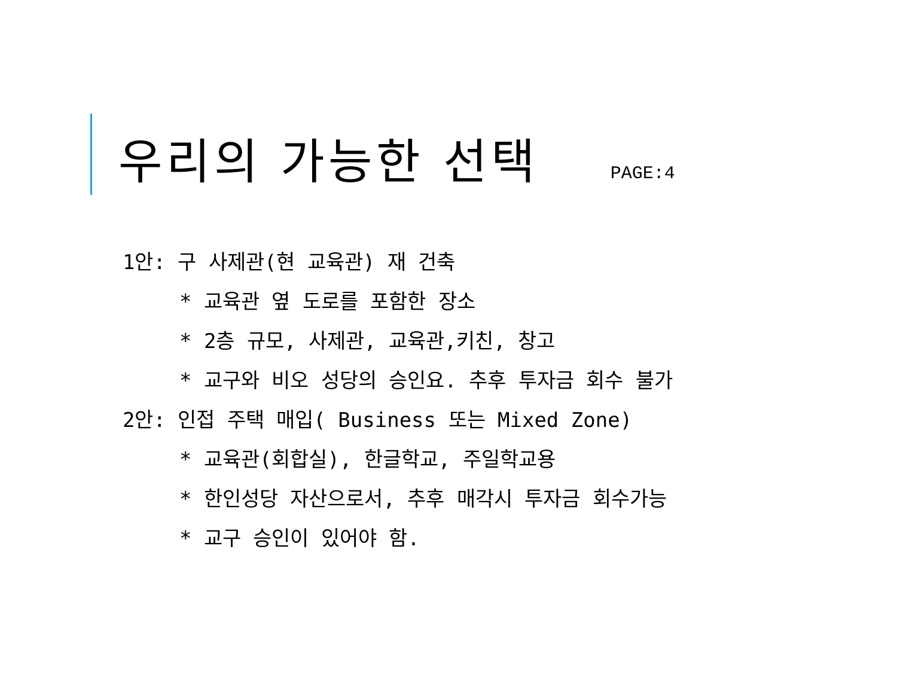우리의 가능한 선택
PAGE:4
1안: 구 사제관(현 교육관) 재 건축
* 교육관 옆 도로를 포함한 장소
* 2층 규모, 사제관, 교육관,키친, 창고
* 교구와 비오 성당의 승인요. 추후 투자금 회수 불가
2안: 인접 주택 매입( Business 또는 Mixed Zone)
* 교육관(회합실), 한글학교, 주일학교용
* 한인성당 자산으로서, 추후 매각시 투자금 회수가능
* 교구 승인이 있어야 함.